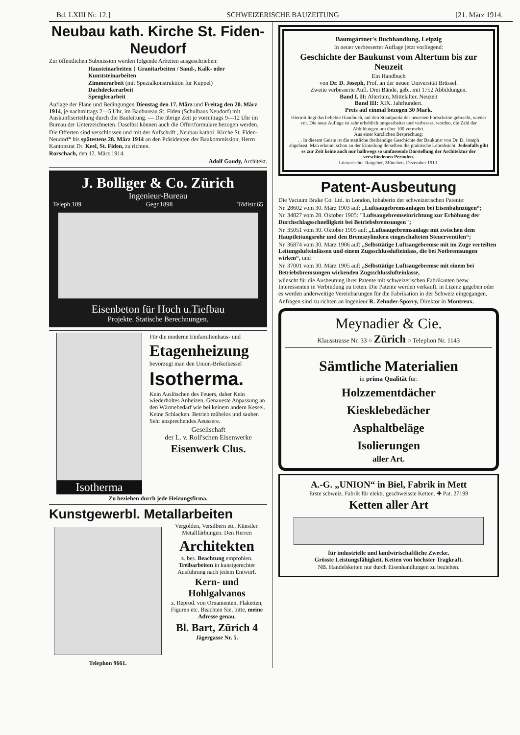Bd. LXIII Nr. 12.] SCHWEIZERISCHE BAUZEITUNG [21. März 1914.
Neubau kath. Kirche St. Fiden-Neudorf
Zur öffentlichen Submission werden folgende Arbeiten ausgeschrieben:
Hausteinarbeiten } Granitarbeiten / Sand-, Kalk- oder Kunststeinarbeiten
Zimmerarbeit (mit Spezialkonstruktion für Kuppel)
Dachdeckerarbeit
Spenglerarbeit
Auflage der Pläne und Bedingungen Dienstag den 17. März und Freitag den 20. März 1914, je nachmittags 2—5 Uhr, im Baubureau St. Fiden (Schulhaus Neudorf) mit Auskunftserteilung durch die Bauleitung. — Die übrige Zeit je vormittags 9—12 Uhr im Bureau der Unterzeichneten. Daselbst können auch die Offertformulare bezogen werden.
Die Offerten sind verschlossen und mit der Aufschrift „Neubau kathol. Kirche St. Fiden-Neudorf“ bis spätestens 28. März 1914 an den Präsidenten der Baukommission, Herrn Kantonsrat Dr. Keel, St. Fiden, zu richten.
Rorschach, den 12. März 1914.
Adolf Gaudy, Architekt.
J. Bolliger & Co. Zürich
Ingenieur-Bureau
Teleph.109 Gegr.1898 Tödistr.65
Eisenbeton für Hoch u.Tiefbau
Projekte. Statische Berechnungen.
Isotherma
Für die moderne Einfamilienhaus- und
Etagenheizung
bevorzugt man den Union-Briketkessel
Isotherma.
Kein Auslöschen des Feuers, daher Kein wiederholtes Anheizen. Genaueste Anpassung an den Wärmebedarf wie bei keinem andern Kessel. Keine Schlacken. Betrieb mühelos und sauber. Sehr ansprechendes Aeussere.
Gesellschaft
der L. v. Roll'schen Eisenwerke
Eisenwerk Clus.
Zu beziehen durch jede Heizungsfirma.
Kunstgewerbl. Metallarbeiten
Telephon 9661. Vergolden, Versilbern etc. Künstler. Metallfärbungen. Den Herren
Architekten
z. bes. Beachtung empfohlen. Treibarbeiten in kunstgerechter Ausführung nach jedem Entwurf.
Kern- und Hohlgalvanos
z. Reprod. von Ornamenten, Plaketten, Figuren etc. Beachten Sie, bitte, meine Adresse genau.
Bl. Bart, Zürich 4
Jägergasse Nr. 5.
Baumgärtner's Buchhandlung, Leipzig
In neuer verbesserter Auflage jetzt vorliegend:
Geschichte der Baukunst vom Altertum bis zur Neuzeit
Ein Handbuch
von Dr. D. Joseph, Prof. an der neuen Universität Brüssel.
Zweite verbesserte Aufl. Drei Bände, geb., mit 1752 Abbildungen.
Band I, II: Altertum, Mittelalter, Neuzeit
Band III: XIX. Jahrhundert.
Preis auf einmal bezogen 30 Mark.
Hiermit liegt das beliebte Handbuch, auf den Standpunkt der neuesten Fortschritte gebracht, wieder vor. Die neue Auflage ist sehr erheblich umgearbeitet und verbessert worden, die Zahl der Abbildungen um über 100 vermehrt.
Aus einer kürzlichen Besprechung:
. . In diesem Geiste ist die stattliche dreibändige Geschichte der Baukunst von Dr. D. Joseph abgefasst. Man erkennt schon an der Einteilung derselben die praktische Lehrabsicht. Jedenfalls gibt es zur Zeit keine auch nur halbwegs so umfassende Darstellung der Architektur der verschiedenen Perioden.
Literarischer Ratgeber, München, Dezember 1913.
Patent-Ausbeutung
Die Vacuum Brake Co. Ltd. in London, Inhaberin der schweizerischen Patente:
Nr. 28602 vom 30. März 1903 auf: „Luftsaugebremsanlagen bei Eisenbahnzügen“;
Nr. 34827 vom 28. Oktober 1905: "Luftsaugebremseinrichtung zur Erhöhung der Durchschlagsschnelligkeit bei Betriebsbremsungen";
Nr. 35051 vom 30. Oktober 1905 auf: „Luftsaugebremsanlage mit zwischen dem Hauptleitungsrohr und den Bremszylindern eingeschalteten Steuerventilen“;
Nr. 36874 vom 30. März 1906 auf: „Selbsttätige Luftsaugebremse mit im Zuge verteilten Leitungslufteinlässen und einem Zugsschlusslufteinlass, die bei Notbremsungen wirken“, und
Nr. 37001 vom 30. März 1905 auf: „Selbsttätige Luftsaugebremse mit einem bei Betriebsbremsungen wirkenden Zugsschlusslufteinlasse,
wünscht für die Ausbeutung ihrer Patente mit schweizerischen Fabrikanten bezw. Interessenten in Verbindung zu treten. Die Patente werden verkauft, in Lizenz gegeben oder es werden anderweitige Vereinbarungen für die Fabrikation in der Schweiz eingegangen.
Anfragen sind zu richten an Ingenieur R. Zehnder-Sporry, Direktor in Montreux.
Meynadier & Cie.
Klausstrasse Nr. 33 ○ Zürich ○ Telephon Nr. 1143
Sämtliche Materialien
in prima Qualität für:
Holzzementdächer
Kiesklebedächer
Asphaltbeläge
Isolierungen
aller Art.
A.-G. „UNION“ in Biel, Fabrik in Mett
Erste schweiz. Fabrik für elektr. geschweisste Ketten. ✚ Pat. 27199
Ketten aller Art
für industrielle und landwirtschaftliche Zwecke.
Grösste Leistungsfähigkeit. Ketten von höchster Tragkraft.
NB. Handelsketten nur durch Eisenhandlungen zu beziehen.